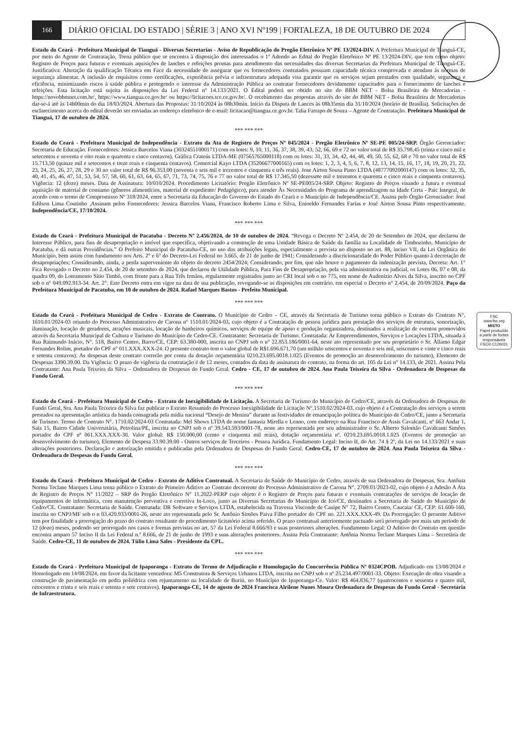166
DIÁRIO OFICIAL DO ESTADO | SÉRIE 3 | ANO XVI Nº199 | FORTALEZA, 18 DE OUTUBRO DE 2024
Estado do Ceará - Prefeitura Municipal de Tianguá - Diversas Secretarias - Aviso de Republicação do Pregão Eletrônico Nº PE 13/2024-DIV. A Prefeitura Municipal de Tianguá-CE, por meio do Agente de Contratação, Torna público que se encontra à disposição dos interessados o 1º Adendo ao Edital do Pregão Eletrônico Nº PE 13/2024-DIV, que tem como objeto: Registro de Preços para futuras e eventuais aquisições de lanches e refeições prontas para atendimento das necessidades das diversas Secretarias da Prefeitura Municipal de Tianguá-CE. Justificativa: Alteração da qualificação Técnica em Face da necessidade de assegurar que os fornecedores contratados possuam capacidade técnica comprovada e atendam às normas de segurança alimentar. A inclusão de requisitos como certificações, experiência prévia e infraestrutura adequada visa garantir que os serviços sejam prestados com qualidade, segurança e eficiência, minimizando riscos à saúde pública e protegendo o interesse da Administração Pública ao contratar fornecedores devidamente capacitados para o fornecimento de lanches e refeições. Esta licitação está sujeita às disposições da Lei Federal nº 14.133/2021. O Edital poderá ser obtido no site do BBM NET - Bolsa Brasileira de Mercadorias - https://novobbmnet.com.br/, https://www.tiangua.ce.gov.br/ ou https://licitacoes.tce.ce.gov.br/. O recebimento das propostas através do site do BBM NET - Bolsa Brasileira de Mercadorias dar-se-á até às 14h00min do dia 18/03/2024. Abertura das Propostas: 31/10/2024 às 08h30min. Início da Disputa de Lances às 08h35min dia 31/10/2024 (horário de Brasília). Solicitações de esclarecimento acerca do edital deverão ser enviadas ao endereço eletrônico de e-mail: licitacao@tiangua.ce.gov.br. Talia Farrapo de Souza – Agente de Contratação. Prefeitura Municipal de Tianguá, 17 de outubro de 2024.
*** *** ***
Estado do Ceará - Prefeitura Municipal de Independência - Extrato da Ata de Registro de Preços Nº 045/2024 - Pregão Eletrônico Nº SE-PE 005/24-SRP. Órgão Gerenciador: Secretaria de Educação. Fornecedores: Jessica Barcelos Viana (30324551000171) com os lotes: 9, 10, 11, 36, 37, 38, 39, 43, 52, 66, 69 e 72 no valor total de R$ 35.798,45 (trinta e cinco mil e setecentos e noventa e oito reais e quarenta e cinco centavos). Gráfica Crateús LTDA-ME (07565765000118) com os lotes: 31, 33, 34, 42, 44, 48, 49, 50, 55, 62, 68 e 70 no valor total de R$ 15.713,50 (quinze mil e setecentos e treze reais e cinquenta centavos). Comercial Kayo LTDA (35206677000165) com os lotes: 1, 2, 3, 4, 5, 6, 7, 8, 12, 13, 14, 15, 16, 17, 18, 19, 20, 21, 22, 23, 24, 25, 26, 27, 28, 29 e 30 no valor total de R$ 96.353,00 (noventa e seis mil e trezentos e cinquenta e três reais). Jose Airton Sousa Pinto LTDA (48777092000147) com os lotes: 32, 35, 40, 41, 45, 46, 47, 51, 53, 54, 57, 58, 60, 61, 63, 64, 65, 67, 71, 73, 74, 75, 76 e 77 no valor total de R$ 17.345,50 (dezessete mil e trezentos e quarenta e cinco reais e cinquenta centavos). Vigência: 12 (doze) meses. Data de Assinatura: 10/010/2024. Procedimento Licitatório: Pregão Eletrônico Nº SE-PE005/24-SRP. Objeto: Registro de Preços visando a futura e eventual aquisição de material de consumo (gêneros alimentícios, material de expediente/ Pedagógico), para atender Às Necessidades do Programa de aprendizagem na Idade Certa - Paic Integral, de acordo com o termo de Compromisso Nº 318/2024, entre a Secretaria da Educação do Governo do Estado do Ceará e o Município de Independência/CE. Assina pelo Órgão Gerenciador: José Edilson Lima Coutinho ,Assinam pelos Fornecedores: Jessica Barcelos Viana, Francisco Roberto Lima e Silva, Enioeldo Fernandes Farias e José Airton Sousa Pinto respectivamente. Independência/CE, 17/10/2024.
*** *** ***
Estado do Ceará - Prefeitura Municipal de Pacatuba - Decreto Nº 2.456/2024, de 10 de outubro de 2024. “Revoga o Decreto Nº 2.454, de 20 de Setembro de 2024, que declarou de Interesse Público, para fins de desapropriação o imóvel que especifica, objetivando a construção de uma Unidade Básica de Saúde da família na Localidade de Timbozinho, Município de Pacatuba, e dá outras Providências.” O Prefeito Municipal de Pacatuba-CE, no uso das atribuições legais, especialmente a prevista no disposto no art. 88, inciso VII, da Lei Orgânica do Município, bem assim com fundamento nos Arts. 2° e 6° do Decreto-Lei Federal no 3.665, de 21 de junho de 1941; Considerando a discricionaridade do Poder Público quanto à decretação de desapropriações; Considerando, ainda, a perda superveniente do objeto do decreto 2454/2024; Considerando, por fim, que não houve o pagamento da indenização prevista, Decreta: Art. 1° Fica Revogado o Decreto no 2.454, de 20 de setembro de 2024, que declarou de Utilidade Pública, Para Fins de Desapropriação, pela via administrativa ou judicial, os Lotes 06, 07 e 08, da quadra 09, do Loteamento Sítio Timbó, com frente para a Rua Três Irmãos, regularmente registrados junto ao CRI local sob o no 775, em nome de Audenízio Alves da Silva, inscrito no CPF sob o n° 049.092.913-34. Art. 2°. Este Decreto entra em vigor na data de sua publicação, revogando-se as disposições em contrário, em especial o Decreto n° 2.454, de 20/09/2024. Paço da Prefeitura Municipal de Pacatuba, em 10 de outubro de 2024. Rafael Marques Bastos - Prefeito Municipal.
*** *** ***
FSC
www.fsc.org
MISTO
Papel produzido a partir de fontes responsáveis
FSC® C126031
Estado do Ceará - Prefeitura Municipal de Cedro - Extrato de Contrato. O Município de Cedro – CE, através da Secretaria de Turismo torna público o Extrato do Contrato N°. 1610.01/2024-03 oriundo do Processo Administrativo de Carona nº 1510.01/2024-03, cujo objeto é a Contratação de pessoa jurídica para prestação dos serviços de estrutura, sonorização, iluminação, locação de geradores, atrações musicais, locação de banheiros químicos, serviços de equipe de apoio e produção organizadora, destinados a realização de eventos promovidos através da Secretaria Municipal de Cultura e Turismo do Município de Cedro-CE. Contratante: Secretaria de Turismo. Contratada: Ar Empreendimentos, Serviços e Locações LTDA, situada à Rua Raimundo Inácio, N°. 518, Bairro Centro, Barro/CE, CEP: 63.380-000, inscrita no CNPJ sob o n° 22.853.186/0001-64, neste ato representado por seu proprietário o Sr. Államo Edgar Fernandes Rolim, portador do CPF n° 011.XXX.XXX-24. O presente contrato tem o valor global de R$1.696.671,70 (um milhão seiscentos e noventa e seis mil, seiscentos e vinte e cinco reais e setenta centavos). As despesas deste contrato correrão por conta da dotação orçamentária 0210.23.695.0018.1.025 (Eventos de promoção ao desenvolvimento do turismo), Elemento de Despesas 3390.39.00. Da Vigência: O prazo de vigência da contratação é de 12 meses, contados da data de assinatura do contrato, na forma do art. 105 da Lei n° 14.133, de 2021. Assina Pela Contratante: Ana Paula Teixeira da Silva – Ordenadora de Despesas do Fundo Geral. Cedro - CE, 17 de outubro de 2024. Ana Paula Teixeira da Silva - Ordenadora de Despesas do Fundo Geral.
*** *** ***
Estado do Ceará - Prefeitura Municipal de Cedro - Extrato de Inexigibilidade de Licitação. A Secretaria de Turismo do Município de Cedro/CE, através da Ordenadora de Despesas do Fundo Geral, Sra. Ana Paula Teixeira da Silva faz publicar o Extrato Resumido do Processo Inexigibilidade de Licitação N°.1510.02/2024-03, cujo objeto é a Contratação dos serviços a serem prestados na apresentação artística da banda consagrada pela mídia nacional “Desejo de Menina” durante as festividades de emancipação política do Município de Cedro/CE, junto a Secretaria de Turismo. Termo de Contrato N°. 1710.02/2024-03 Contratada: Mel Shows LTDA de nome fantasia Mirella e Lenno, com endereço na Rua Francisco de Assis Cavalcanti, nº 663 Andar 1, Sala 15, Bairro Cidade Universitária, Petrolina/PE, inscrita no CNPJ sob o nº 39.543.593/0001-78, neste ato representada por seu administrador o Sr. Alberto Salomão Cavalcanti Simões portador do CPF nº 061.XXX.XXX-30. Valor global: R$ 150.000,00 (cento e cinquenta mil reais), dotação orçamentária nº. 0210.23.695.0018.1.025 (Eventos de promoção ao desenvolvimento do turismo), Elemento de Despesa 33.90.39.00 - Outros serviços de Terceiros - Pessoa Jurídica. Fundamento Legal: Inciso II, do Art. 74 § 2º, da Lei no 14.133/2021 e suas alterações posteriores. Declaração e autorização emitida e publicadas pela Ordenadora de Despesas do Fundo Geral. Cedro-CE, 17 de outubro de 2024. Ana Paula Teixeira da Silva - Ordenadora de Despesas do Fundo Geral.
*** *** ***
Estado do Ceará - Prefeitura Municipal de Cedro - Extrato de Aditivo Contratual. A Secretaria de Saúde do Município de Cedro, através de sua Ordenadora de Despesas, Sra. Antônia Norma Teclane Marques Lima torna público o Extrato do Primeiro Aditivo ao Contrato decorrente do Processo Administrativo de Carona N°. 2709.01/2023-02, cujo objeto é a Adesão A Ata de Registro de Preços N° 11/2022 – SRP do Pregão Eletrônico N° 11.2022-PERP cujo objeto é o Registro de Preços para futuras e eventuais contratações de serviços de locação de equipamentos de informática, com manutenção preventiva e corretiva In-Loco, junto as Diversas Secretarias do Município de Icó/CE, destinados a Secretaria de Saúde do Município de Cedro/CE. Contratante: Secretaria de Saúde. Contratada: DR Software e Serviços LTDA, estabelecida na Travessa Visconde de Cauipe N° 72, Bairro Centro, Caucaia/ CE, CEP: 61.600-160, inscrita no CNPJ/MF sob o n 03.420.933/0001-26, neste ato representada pelo Sr. Antônio Simões Paiva Filho portador do CPF no. 221.XXX.XXX-49. Da Prorrogação: O presente Aditivo tem por finalidade a prorrogação do prazo do contrato resultante do procedimento licitatório acima referido. O prazo contratual anteriormente pactuado será prorrogado por mais um período de 12 (doze) meses, podendo ser prorrogado nos casos e formas previstas no art. 57 da Lei Federal 8.666/93 e suas posteriores alterações. Fundamento Legal: O Aditivo do Contrato em questão encontra amparo 57 Inciso II da Lei Federal n.º 8.666, de 21 de junho de 1993 e suas alterações posteriores. Assina Pela Contratante: Antônia Norma Teclane Marques Lima – Secretária de Saúde. Cedro-CE, 11 de outubro de 2024. Túlio Lima Sales - Presidente da CPL.
*** *** ***
Estado do Ceará - Prefeitura Municipal de Ipaporanga - Extrato do Termo de Adjudicação e Homologação do Concorrência Pública Nº 0324CPOB. Adjudicado em 13/08/2024 e Homologado em 14/08/2024, em favor da licitante vencedora: M5 Construtora & Serviços Urbanos LTDA, inscrita no CNPJ sob o nº 25.234.497/0001-33. Objeto: Execução de obra visando a construção de pavimentação em pedra poliédrica com rejuntamento na localidade de Buriti, no Município de Ipaporanga-Ce. Valor: R$ 464.836,77 (quatrocentos e sessenta e quatro mil, oitocentos e trinta e seis reais e setenta e sete centavos). Ipaporanga-CE, 14 de agosto de 2024 Francisca Alrilene Nunes Moura Ordenadora de Despesas do Fundo Geral - Secretaria de Infraestrutura.